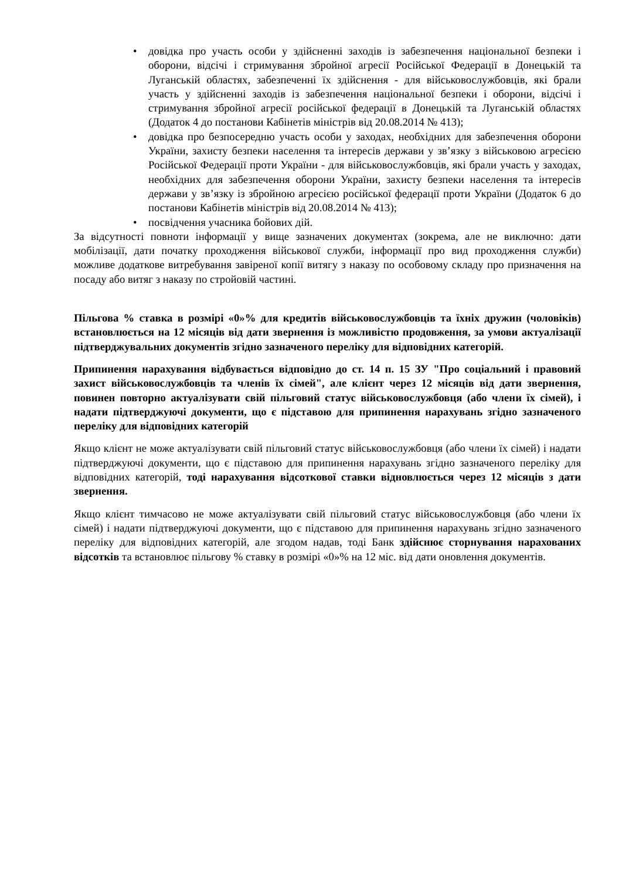• довідка про участь особи у здійсненні заходів із забезпечення національної безпеки і оборони, відсічі і стримування збройної агресії Російської Федерації в Донецькій та Луганській областях, забезпеченні їх здійснення - для військовослужбовців, які брали участь у здійсненні заходів із забезпечення національної безпеки і оборони, відсічі і стримування збройної агресії російської федерації в Донецькій та Луганській областях (Додаток 4 до постанови Кабінетів міністрів від 20.08.2014 № 413);
• довідка про безпосередню участь особи у заходах, необхідних для забезпечення оборони України, захисту безпеки населення та інтересів держави у зв’язку з військовою агресією Російської Федерації проти України - для військовослужбовців, які брали участь у заходах, необхідних для забезпечення оборони України, захисту безпеки населення та інтересів держави у зв’язку із збройною агресією російської федерації проти України (Додаток 6 до постанови Кабінетів міністрів від 20.08.2014 № 413);
• посвідчення учасника бойових дій.
За відсутності повноти інформації у вище зазначених документах (зокрема, але не виключно: дати мобілізації, дати початку проходження військової служби, інформації про вид проходження служби) можливе додаткове витребування завіреної копії витягу з наказу по особовому складу про призначення на посаду або витяг з наказу по стройовій частині.
Пільгова % ставка в розмірі «0»% для кредитів військовослужбовців та їхніх дружин (чоловіків) встановлюється на 12 місяців від дати звернення із можливістю продовження, за умови актуалізації підтверджувальних документів згідно зазначеного переліку для відповідних категорій.
Припинення нарахування відбувається відповідно до ст. 14 п. 15 ЗУ "Про соціальний і правовий захист військовослужбовців та членів їх сімей", але клієнт через 12 місяців від дати звернення, повинен повторно актуалізувати свій пільговий статус військовослужбовця (або члени їх сімей), і надати підтверджуючі документи, що є підставою для припинення нарахувань згідно зазначеного переліку для відповідних категорій
Якщо клієнт не може актуалізувати свій пільговий статус військовослужбовця (або члени їх сімей) і надати підтверджуючі документи, що є підставою для припинення нарахувань згідно зазначеного переліку для відповідних категорій, тоді нарахування відсоткової ставки відновлюється через 12 місяців з дати звернення.
Якщо клієнт тимчасово не може актуалізувати свій пільговий статус військовослужбовця (або члени їх сімей) і надати підтверджуючі документи, що є підставою для припинення нарахувань згідно зазначеного переліку для відповідних категорій, але згодом надав, тоді Банк здійснює сторнування нарахованих відсотків та встановлює пільгову % ставку в розмірі «0»% на 12 міс. від дати оновлення документів.